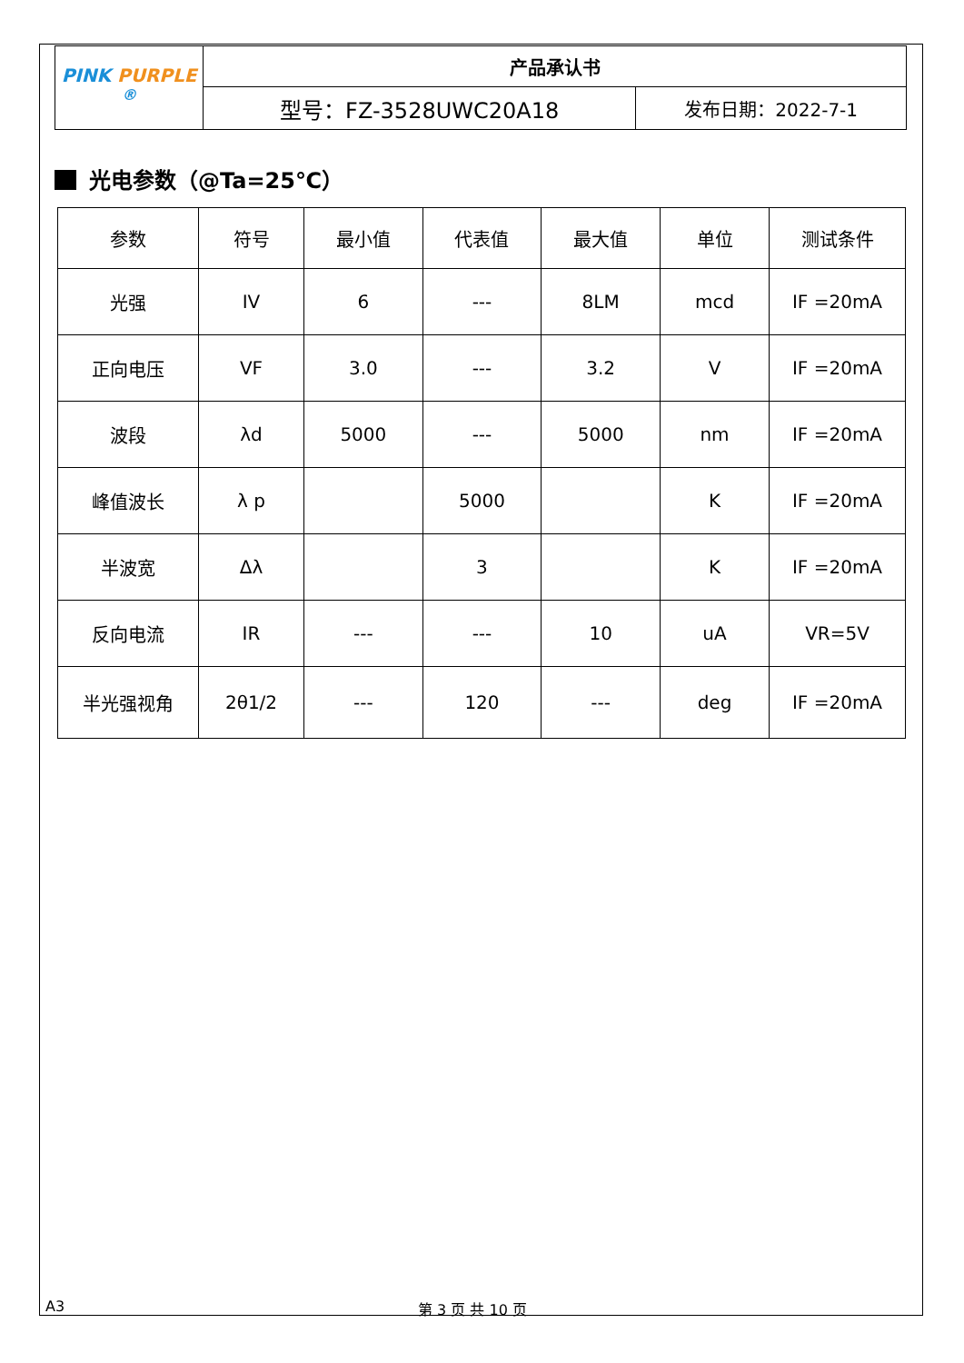| PINK PURPLE <sup>®</sup> | 产品承认书 | |
| | 型号：FZ-3528UWC20A18 | 发布日期：2022-7-1 |
光电参数（@Ta=25℃）
| 参数 | 符号 | 最小值 | 代表值 | 最大值 | 单位 | 测试条件 |
| 光强 | IV | 6 | --- | 8LM | mcd | IF =20mA |
| 正向电压 | VF | 3.0 | --- | 3.2 | V | IF =20mA |
| 波段 | λd | 5000 | --- | 5000 | nm | IF =20mA |
| 峰值波长 | λ p | | 5000 | | K | IF =20mA |
| 半波宽 | Δλ | | 3 | | K | IF =20mA |
| 反向电流 | IR | --- | --- | 10 | uA | VR=5V |
| 半光强视角 | 2θ1/2 | --- | 120 | --- | deg | IF =20mA |
A3 第 3 页 共 10 页